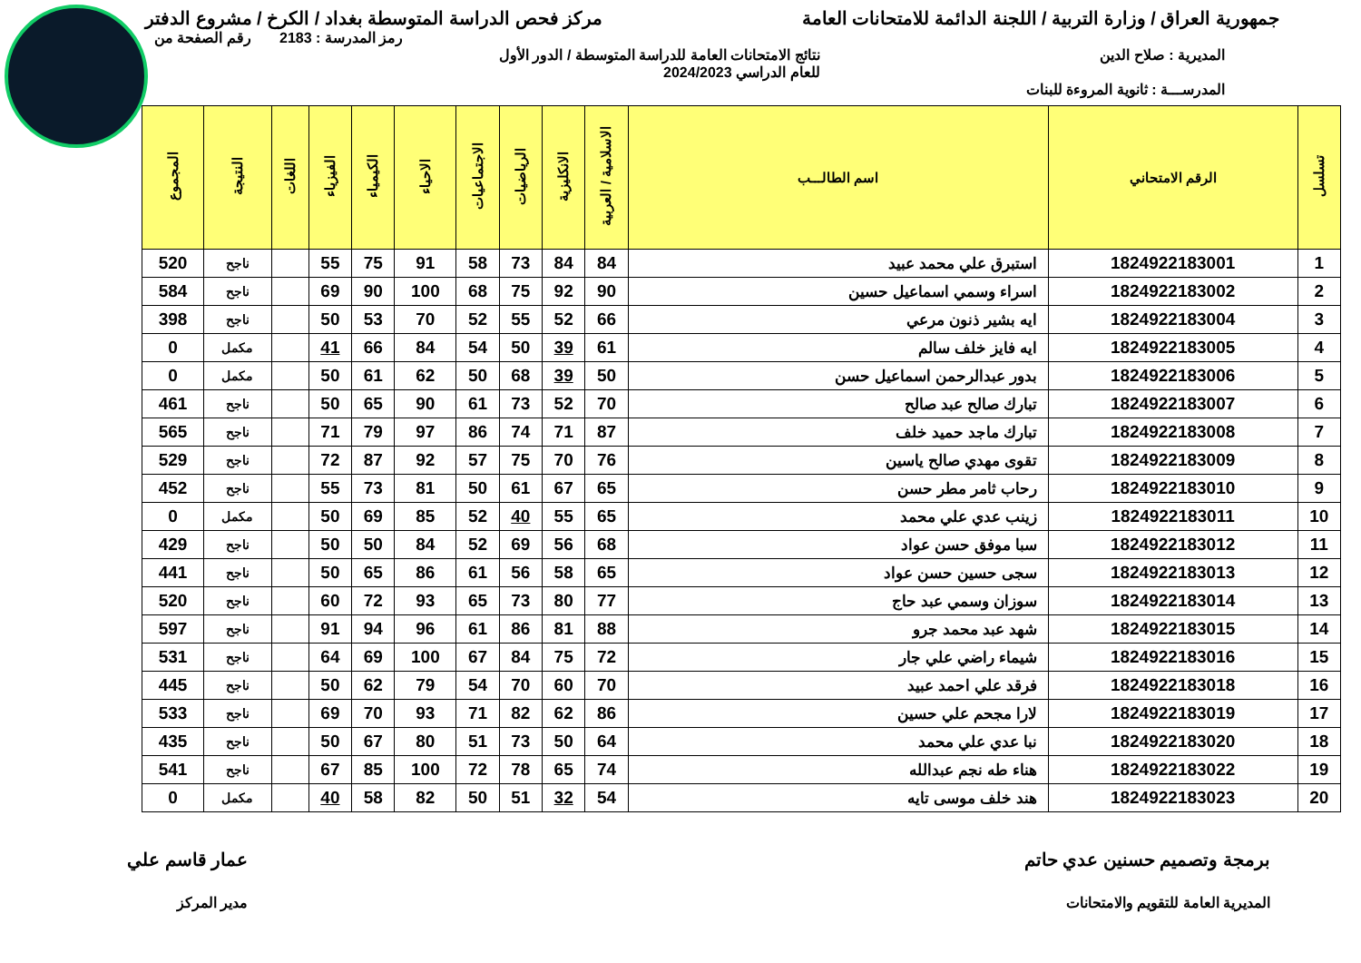جمهورية العراق / وزارة التربية / اللجنة الدائمة للامتحانات العامة مركز فحص الدراسة المتوسطة بغداد / الكرخ / مشروع الدفتر
رمز المدرسة : 2183 رقم الصفحة من
المديرية : صلاح الدين نتائج الامتحانات العامة للدراسة المتوسطة / الدور الأول
للعام الدراسي 2024/2023
المدرســـة : ثانوية المروءة للبنات
| تسلسل | الرقم الامتحاني | اسم الطالـــب | الاسلامية / العربية | الانكليزية | الرياضيات | الاجتماعيات | الاحياء | الكيمياء | الفيزياء | اللغات | النتيجة | المجموع |
| --- | --- | --- | --- | --- | --- | --- | --- | --- | --- | --- | --- | --- |
| 1 | 1824922183001 | استبرق علي محمد عبيد | 84 | 84 | 73 | 58 | 91 | 75 | 55 | | ناجح | 520 |
| 2 | 1824922183002 | اسراء وسمي اسماعيل حسين | 90 | 92 | 75 | 68 | 100 | 90 | 69 | | ناجح | 584 |
| 3 | 1824922183004 | ايه بشير ذنون مرعي | 66 | 52 | 55 | 52 | 70 | 53 | 50 | | ناجح | 398 |
| 4 | 1824922183005 | ايه فايز خلف سالم | 61 | 39 | 50 | 54 | 84 | 66 | 41 | | مكمل | 0 |
| 5 | 1824922183006 | بدور عبدالرحمن اسماعيل حسن | 50 | 39 | 68 | 50 | 62 | 61 | 50 | | مكمل | 0 |
| 6 | 1824922183007 | تبارك صالح عبد صالح | 70 | 52 | 73 | 61 | 90 | 65 | 50 | | ناجح | 461 |
| 7 | 1824922183008 | تبارك ماجد حميد خلف | 87 | 71 | 74 | 86 | 97 | 79 | 71 | | ناجح | 565 |
| 8 | 1824922183009 | تقوى مهدي صالح ياسين | 76 | 70 | 75 | 57 | 92 | 87 | 72 | | ناجح | 529 |
| 9 | 1824922183010 | رحاب ثامر مطر حسن | 65 | 67 | 61 | 50 | 81 | 73 | 55 | | ناجح | 452 |
| 10 | 1824922183011 | زينب عدي علي محمد | 65 | 55 | 40 | 52 | 85 | 69 | 50 | | مكمل | 0 |
| 11 | 1824922183012 | سبا موفق حسن عواد | 68 | 56 | 69 | 52 | 84 | 50 | 50 | | ناجح | 429 |
| 12 | 1824922183013 | سجى حسين حسن عواد | 65 | 58 | 56 | 61 | 86 | 65 | 50 | | ناجح | 441 |
| 13 | 1824922183014 | سوزان وسمي عبد حاج | 77 | 80 | 73 | 65 | 93 | 72 | 60 | | ناجح | 520 |
| 14 | 1824922183015 | شهد عبد محمد جرو | 88 | 81 | 86 | 61 | 96 | 94 | 91 | | ناجح | 597 |
| 15 | 1824922183016 | شيماء راضي علي جار | 72 | 75 | 84 | 67 | 100 | 69 | 64 | | ناجح | 531 |
| 16 | 1824922183018 | فرقد علي احمد عبيد | 70 | 60 | 70 | 54 | 79 | 62 | 50 | | ناجح | 445 |
| 17 | 1824922183019 | لارا مجحم علي حسين | 86 | 62 | 82 | 71 | 93 | 70 | 69 | | ناجح | 533 |
| 18 | 1824922183020 | نبا عدي علي محمد | 64 | 50 | 73 | 51 | 80 | 67 | 50 | | ناجح | 435 |
| 19 | 1824922183022 | هناء طه نجم عبدالله | 74 | 65 | 78 | 72 | 100 | 85 | 67 | | ناجح | 541 |
| 20 | 1824922183023 | هند خلف موسى تايه | 54 | 32 | 51 | 50 | 82 | 58 | 40 | | مكمل | 0 |
برمجة وتصميم حسنين عدي حاتم
المديرية العامة للتقويم والامتحانات
عمار قاسم علي
مدير المركز